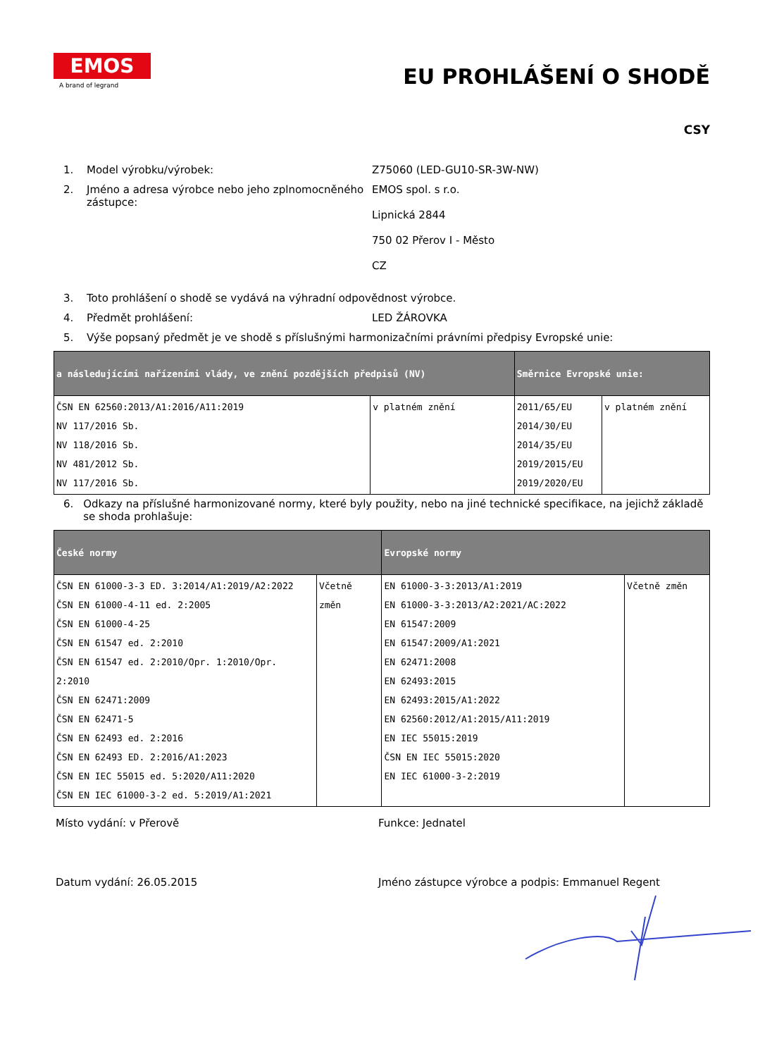EMOS
A brand of legrand
EU PROHLÁŠENÍ O SHODĚ
CSY
1. Model výrobku/výrobek: Z75060 (LED-GU10-SR-3W-NW)
2. Jméno a adresa výrobce nebo jeho zplnomocněného zástupce:
EMOS spol. s r.o.
Lipnická 2844
750 02 Přerov I - Město
CZ
3. Toto prohlášení o shodě se vydává na výhradní odpovědnost výrobce.
4. Předmět prohlášení: LED ŽÁROVKA
5. Výše popsaný předmět je ve shodě s příslušnými harmonizačními právními předpisy Evropské unie:
| a následujícími nařízeními vlády, ve znění pozdějších předpisů (NV) | | Směrnice Evropské unie: | |
| --- | --- | --- | --- |
| ČSN EN 62560:2013/A1:2016/A11:2019 NV 117/2016 Sb. NV 118/2016 Sb. NV 481/2012 Sb. NV 117/2016 Sb. | v platném znění | 2011/65/EU 2014/30/EU 2014/35/EU 2019/2015/EU 2019/2020/EU | v platném znění |
6. Odkazy na příslušné harmonizované normy, které byly použity, nebo na jiné technické specifikace, na jejichž základě se shoda prohlašuje:
| České normy | | Evropské normy | |
| --- | --- | --- | --- |
| ČSN EN 61000-3-3 ED. 3:2014/A1:2019/A2:2022 ČSN EN 61000-4-11 ed. 2:2005 ČSN EN 61000-4-25 ČSN EN 61547 ed. 2:2010 ČSN EN 61547 ed. 2:2010/Opr. 1:2010/Opr. 2:2010 ČSN EN 62471:2009 ČSN EN 62471-5 ČSN EN 62493 ed. 2:2016 ČSN EN 62493 ED. 2:2016/A1:2023 ČSN EN IEC 55015 ed. 5:2020/A11:2020 ČSN EN IEC 61000-3-2 ed. 5:2019/A1:2021 | Včetně změn | EN 61000-3-3:2013/A1:2019 EN 61000-3-3:2013/A2:2021/AC:2022 EN 61547:2009 EN 61547:2009/A1:2021 EN 62471:2008 EN 62493:2015 EN 62493:2015/A1:2022 EN 62560:2012/A1:2015/A11:2019 EN IEC 55015:2019 ČSN EN IEC 55015:2020 EN IEC 61000-3-2:2019 | Včetně změn |
Místo vydání: v Přerově Funkce: Jednatel
Datum vydání: 26.05.2015 Jméno zástupce výrobce a podpis: Emmanuel Regent